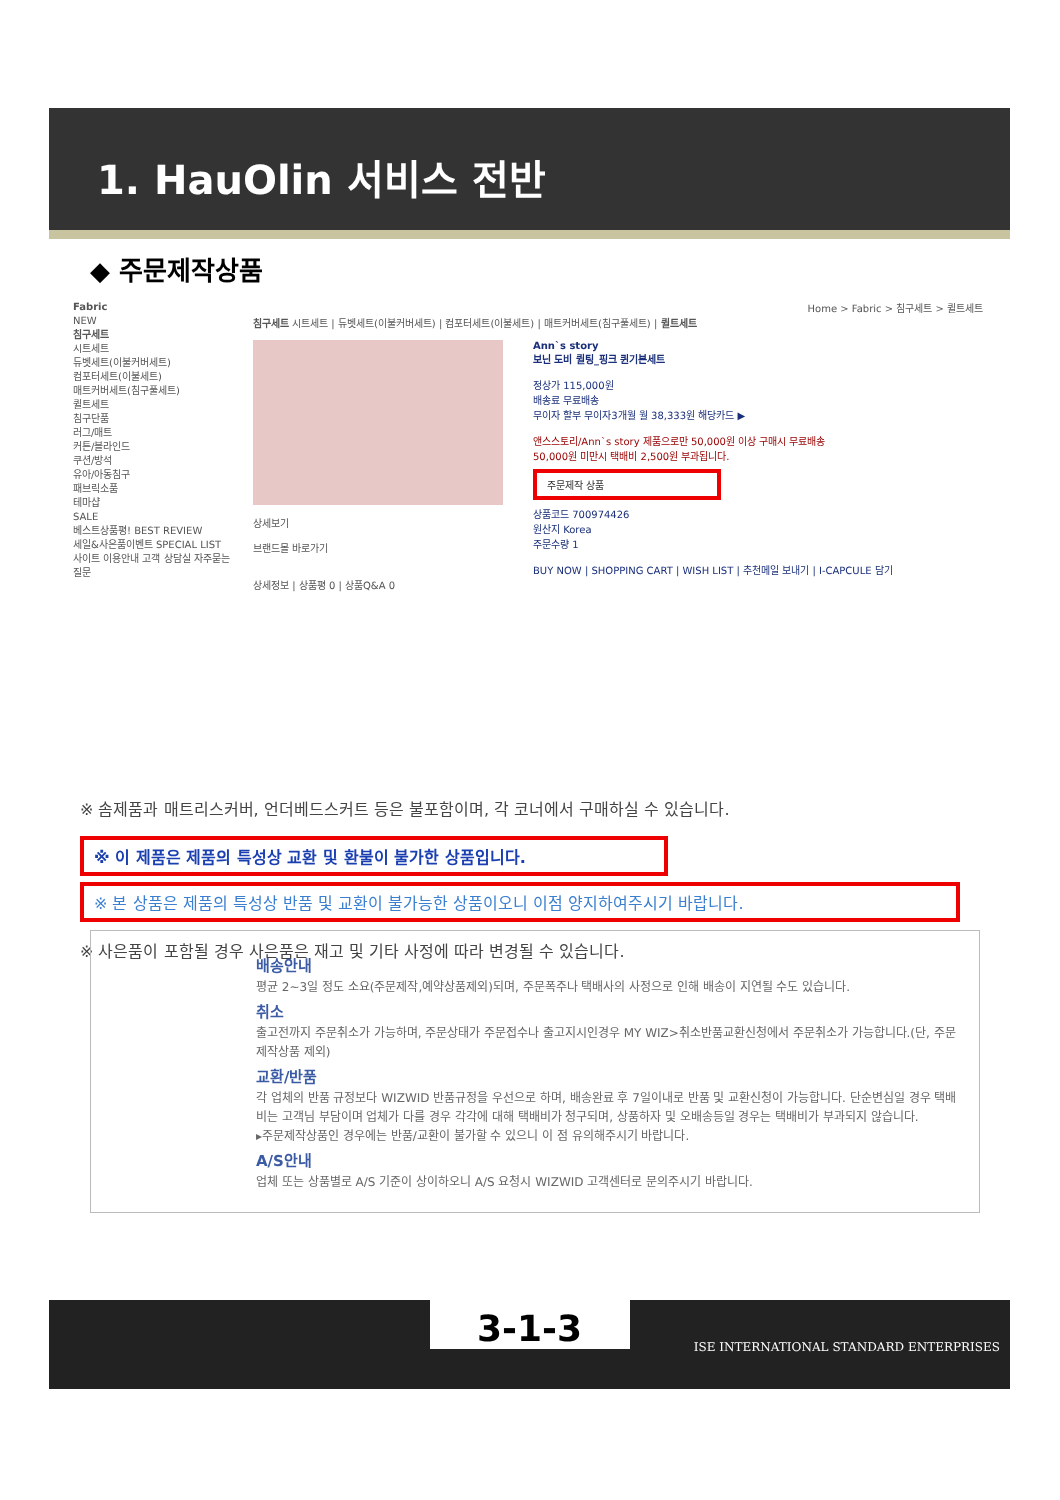1. HauOlin 서비스 전반
◆ 주문제작상품
Fabric
NEW
침구세트
시트세트
듀벳세트(이불커버세트)
컴포터세트(이불세트)
매트커버세트(침구풀세트)
퀼트세트
침구단품
러그/매트
커튼/블라인드
쿠션/방석
유아/아동침구
패브릭소품
테마샵
SALE
베스트상품평! BEST REVIEW
세일&사은품이벤트 SPECIAL LIST
사이트 이용안내 고객 상담실 자주묻는 질문
Home > Fabric > 침구세트 > 퀼트세트
침구세트 시트세트 | 듀벳세트(이불커버세트) | 컴포터세트(이불세트) | 매트커버세트(침구풀세트) | 퀼트세트
상세보기
브랜드몰 바로가기
Ann`s story
보닌 도비 퀼팅_핑크 퀸기본세트
정상가 115,000원
배송료 무료배송
무이자 할부 무이자3개월 월 38,333원 해당카드 ▶
앤스스토리/Ann`s story 제품으로만 50,000원 이상 구매시 무료배송
50,000원 미만시 택배비 2,500원 부과됩니다.
주문제작 상품
상품코드 700974426
원산지 Korea
주문수량 1
BUY NOW | SHOPPING CART | WISH LIST | 추천메일 보내기 | I-CAPCULE 담기
상세정보 | 상품평 0 | 상품Q&A 0
※ 솜제품과 매트리스커버, 언더베드스커트 등은 불포함이며, 각 코너에서 구매하실 수 있습니다.
※ 이 제품은 제품의 특성상 교환 및 환불이 불가한 상품입니다.
※ 본 상품은 제품의 특성상 반품 및 교환이 불가능한 상품이오니 이점 양지하여주시기 바랍니다.
※ 사은품이 포함될 경우 사은품은 재고 및 기타 사정에 따라 변경될 수 있습니다.
배송안내
평균 2~3일 정도 소요(주문제작,예약상품제외)되며, 주문폭주나 택배사의 사정으로 인해 배송이 지연될 수도 있습니다.
취소
출고전까지 주문취소가 가능하며, 주문상태가 주문접수나 출고지시인경우 MY WIZ>취소반품교환신청에서 주문취소가 가능합니다.(단, 주문제작상품 제외)
교환/반품
각 업체의 반품 규정보다 WIZWID 반품규정을 우선으로 하며, 배송완료 후 7일이내로 반품 및 교환신청이 가능합니다. 단순변심일 경우 택배비는 고객님 부담이며 업체가 다를 경우 각각에 대해 택배비가 청구되며, 상품하자 및 오배송등일 경우는 택배비가 부과되지 않습니다.
▸주문제작상품인 경우에는 반품/교환이 불가할 수 있으니 이 점 유의해주시기 바랍니다.
A/S안내
업체 또는 상품별로 A/S 기준이 상이하오니 A/S 요청시 WIZWID 고객센터로 문의주시기 바랍니다.
3-1-3
ISE INTERNATIONAL STANDARD ENTERPRISES